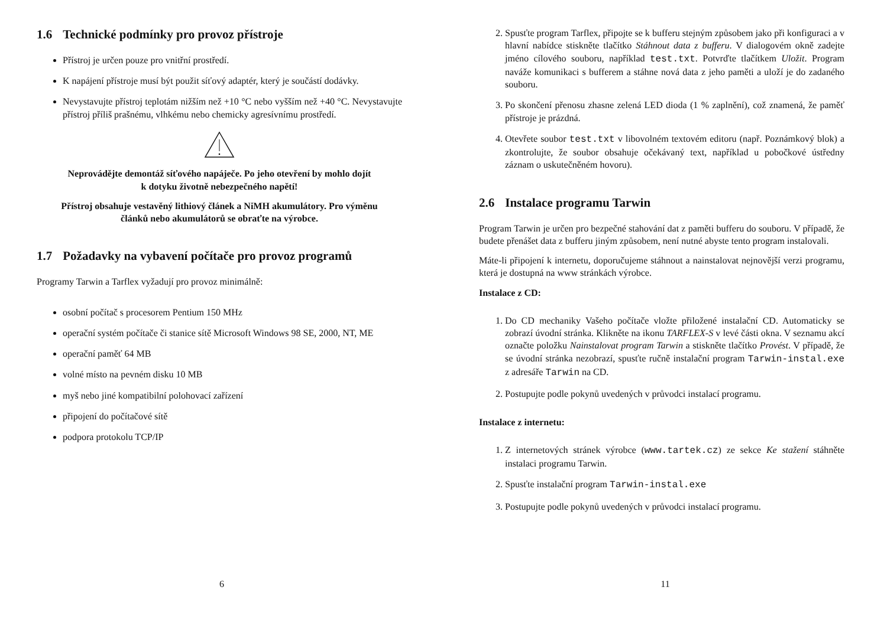1.6 Technické podmínky pro provoz přístroje
Přístroj je určen pouze pro vnitřní prostředí.
K napájení přístroje musí být použit síťový adaptér, který je součástí dodávky.
Nevystavujte přístroj teplotám nižším než +10 °C nebo vyšším než +40 °C. Nevystavujte přístroj příliš prašnému, vlhkému nebo chemicky agresívnímu prostředí.
Neprovádějte demontáž síťového napáječe. Po jeho otevření by mohlo dojít
k dotyku životně nebezpečného napětí!
Přístroj obsahuje vestavěný lithiový článek a NiMH akumulátory. Pro výměnu
článků nebo akumulátorů se obraťte na výrobce.
1.7 Požadavky na vybavení počítače pro provoz programů
Programy Tarwin a Tarflex vyžadují pro provoz minimálně:
osobní počítač s procesorem Pentium 150 MHz
operační systém počítače či stanice sítě Microsoft Windows 98 SE, 2000, NT, ME
operační paměť 64 MB
volné místo na pevném disku 10 MB
myš nebo jiné kompatibilní polohovací zařízení
připojení do počítačové sítě
podpora protokolu TCP/IP
6
2. Spusťte program Tarflex, připojte se k bufferu stejným způsobem jako při konfiguraci a v hlavní nabídce stiskněte tlačítko Stáhnout data z bufferu. V dialogovém okně zadejte jméno cílového souboru, například test.txt. Potvrďte tlačítkem Uložit. Program naváže komunikaci s bufferem a stáhne nová data z jeho paměti a uloží je do zadaného souboru.
3. Po skončení přenosu zhasne zelená LED dioda (1 % zaplnění), což znamená, že paměť přístroje je prázdná.
4. Otevřete soubor test.txt v libovolném textovém editoru (např. Poznámkový blok) a zkontrolujte, že soubor obsahuje očekávaný text, například u pobočkové ústředny záznam o uskutečněném hovoru).
2.6 Instalace programu Tarwin
Program Tarwin je určen pro bezpečné stahování dat z paměti bufferu do souboru. V případě, že budete přenášet data z bufferu jiným způsobem, není nutné abyste tento program instalovali.
Máte-li připojení k internetu, doporučujeme stáhnout a nainstalovat nejnovější verzi programu, která je dostupná na www stránkách výrobce.
Instalace z CD:
1. Do CD mechaniky Vašeho počítače vložte přiložené instalační CD. Automaticky se zobrazí úvodní stránka. Klikněte na ikonu TARFLEX-S v levé části okna. V seznamu akcí označte položku Nainstalovat program Tarwin a stiskněte tlačítko Provést. V případě, že se úvodní stránka nezobrazí, spusťte ručně instalační program Tarwin-instal.exe z adresáře Tarwin na CD.
2. Postupujte podle pokynů uvedených v průvodci instalací programu.
Instalace z internetu:
1. Z internetových stránek výrobce (www.tartek.cz) ze sekce Ke stažení stáhněte instalaci programu Tarwin.
2. Spusťte instalační program Tarwin-instal.exe
3. Postupujte podle pokynů uvedených v průvodci instalací programu.
11